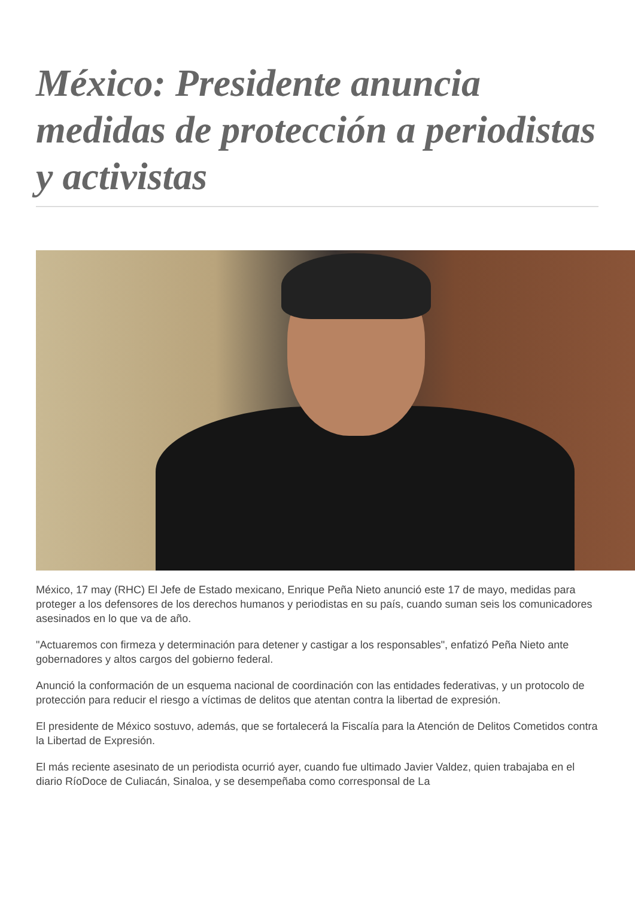México: Presidente anuncia medidas de protección a periodistas y activistas
México, 17 may (RHC) El Jefe de Estado mexicano, Enrique Peña Nieto anunció este 17 de mayo, medidas para proteger a los defensores de los derechos humanos y periodistas en su país, cuando suman seis los comunicadores asesinados en lo que va de año.
"Actuaremos con firmeza y determinación para detener y castigar a los responsables", enfatizó Peña Nieto ante gobernadores y altos cargos del gobierno federal.
Anunció la conformación de un esquema nacional de coordinación con las entidades federativas, y un protocolo de protección para reducir el riesgo a víctimas de delitos que atentan contra la libertad de expresión.
El presidente de México sostuvo, además, que se fortalecerá la Fiscalía para la Atención de Delitos Cometidos contra la Libertad de Expresión.
El más reciente asesinato de un periodista ocurrió ayer, cuando fue ultimado Javier Valdez, quien trabajaba en el diario RíoDoce de Culiacán, Sinaloa, y se desempeñaba como corresponsal de La